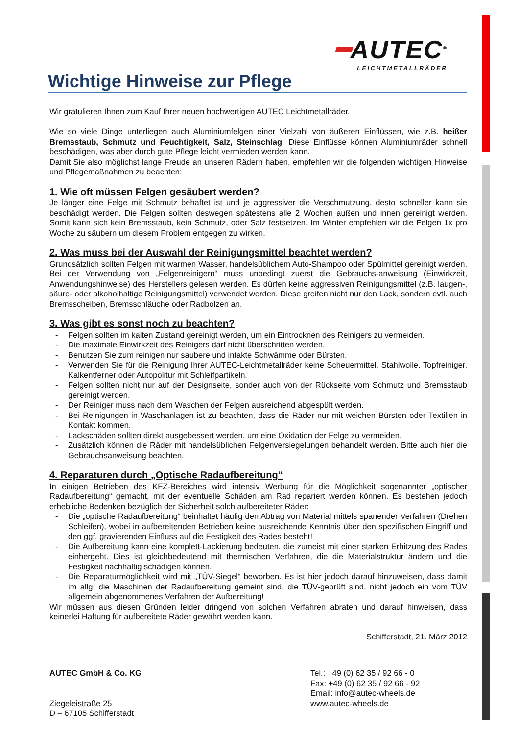━AUTEC<sup>®</sup>
LEICHTMETALLRÄDER
Wichtige Hinweise zur Pflege
Wir gratulieren Ihnen zum Kauf Ihrer neuen hochwertigen AUTEC Leichtmetallräder.
Wie so viele Dinge unterliegen auch Aluminiumfelgen einer Vielzahl von äußeren Einflüssen, wie z.B. heißer Bremsstaub, Schmutz und Feuchtigkeit, Salz, Steinschlag. Diese Einflüsse können Aluminiumräder schnell beschädigen, was aber durch gute Pflege leicht vermieden werden kann.
Damit Sie also möglichst lange Freude an unseren Rädern haben, empfehlen wir die folgenden wichtigen Hinweise und Pflegemaßnahmen zu beachten:
1. Wie oft müssen Felgen gesäubert werden?
Je länger eine Felge mit Schmutz behaftet ist und je aggressiver die Verschmutzung, desto schneller kann sie beschädigt werden. Die Felgen sollten deswegen spätestens alle 2 Wochen außen und innen gereinigt werden. Somit kann sich kein Bremsstaub, kein Schmutz, oder Salz festsetzen. Im Winter empfehlen wir die Felgen 1x pro Woche zu säubern um diesem Problem entgegen zu wirken.
2. Was muss bei der Auswahl der Reinigungsmittel beachtet werden?
Grundsätzlich sollten Felgen mit warmen Wasser, handelsüblichem Auto-Shampoo oder Spülmittel gereinigt werden. Bei der Verwendung von „Felgenreinigern“ muss unbedingt zuerst die Gebrauchs-anweisung (Einwirkzeit, Anwendungshinweise) des Herstellers gelesen werden. Es dürfen keine aggressiven Reinigungsmittel (z.B. laugen-, säure- oder alkoholhaltige Reinigungsmittel) verwendet werden. Diese greifen nicht nur den Lack, sondern evtl. auch Bremsscheiben, Bremsschläuche oder Radbolzen an.
3. Was gibt es sonst noch zu beachten?
- Felgen sollten im kalten Zustand gereinigt werden, um ein Eintrocknen des Reinigers zu vermeiden.
- Die maximale Einwirkzeit des Reinigers darf nicht überschritten werden.
- Benutzen Sie zum reinigen nur saubere und intakte Schwämme oder Bürsten.
- Verwenden Sie für die Reinigung Ihrer AUTEC-Leichtmetallräder keine Scheuermittel, Stahlwolle, Topfreiniger, Kalkentferner oder Autopolitur mit Schleifpartikeln.
- Felgen sollten nicht nur auf der Designseite, sonder auch von der Rückseite vom Schmutz und Bremsstaub gereinigt werden.
- Der Reiniger muss nach dem Waschen der Felgen ausreichend abgespült werden.
- Bei Reinigungen in Waschanlagen ist zu beachten, dass die Räder nur mit weichen Bürsten oder Textilien in Kontakt kommen.
- Lackschäden sollten direkt ausgebessert werden, um eine Oxidation der Felge zu vermeiden.
- Zusätzlich können die Räder mit handelsüblichen Felgenversiegelungen behandelt werden. Bitte auch hier die Gebrauchsanweisung beachten.
4. Reparaturen durch „Optische Radaufbereitung“
In einigen Betrieben des KFZ-Bereiches wird intensiv Werbung für die Möglichkeit sogenannter „optischer Radaufbereitung“ gemacht, mit der eventuelle Schäden am Rad repariert werden können. Es bestehen jedoch erhebliche Bedenken bezüglich der Sicherheit solch aufbereiteter Räder:
- Die „optische Radaufbereitung“ beinhaltet häufig den Abtrag von Material mittels spanender Verfahren (Drehen Schleifen), wobei in aufbereitenden Betrieben keine ausreichende Kenntnis über den spezifischen Eingriff und den ggf. gravierenden Einfluss auf die Festigkeit des Rades besteht!
- Die Aufbereitung kann eine komplett-Lackierung bedeuten, die zumeist mit einer starken Erhitzung des Rades einhergeht. Dies ist gleichbedeutend mit thermischen Verfahren, die die Materialstruktur ändern und die Festigkeit nachhaltig schädigen können.
- Die Reparaturmöglichkeit wird mit „TÜV-Siegel“ beworben. Es ist hier jedoch darauf hinzuweisen, dass damit im allg. die Maschinen der Radaufbereitung gemeint sind, die TÜV-geprüft sind, nicht jedoch ein vom TÜV allgemein abgenommenes Verfahren der Aufbereitung!
Wir müssen aus diesen Gründen leider dringend von solchen Verfahren abraten und darauf hinweisen, dass keinerlei Haftung für aufbereitete Räder gewährt werden kann.
Schifferstadt, 21. März 2012
AUTEC GmbH & Co. KG
Ziegeleistraße 25
D – 67105 Schifferstadt
Tel.: +49 (0) 62 35 / 92 66 - 0
Fax: +49 (0) 62 35 / 92 66 - 92
Email: info@autec-wheels.de
www.autec-wheels.de